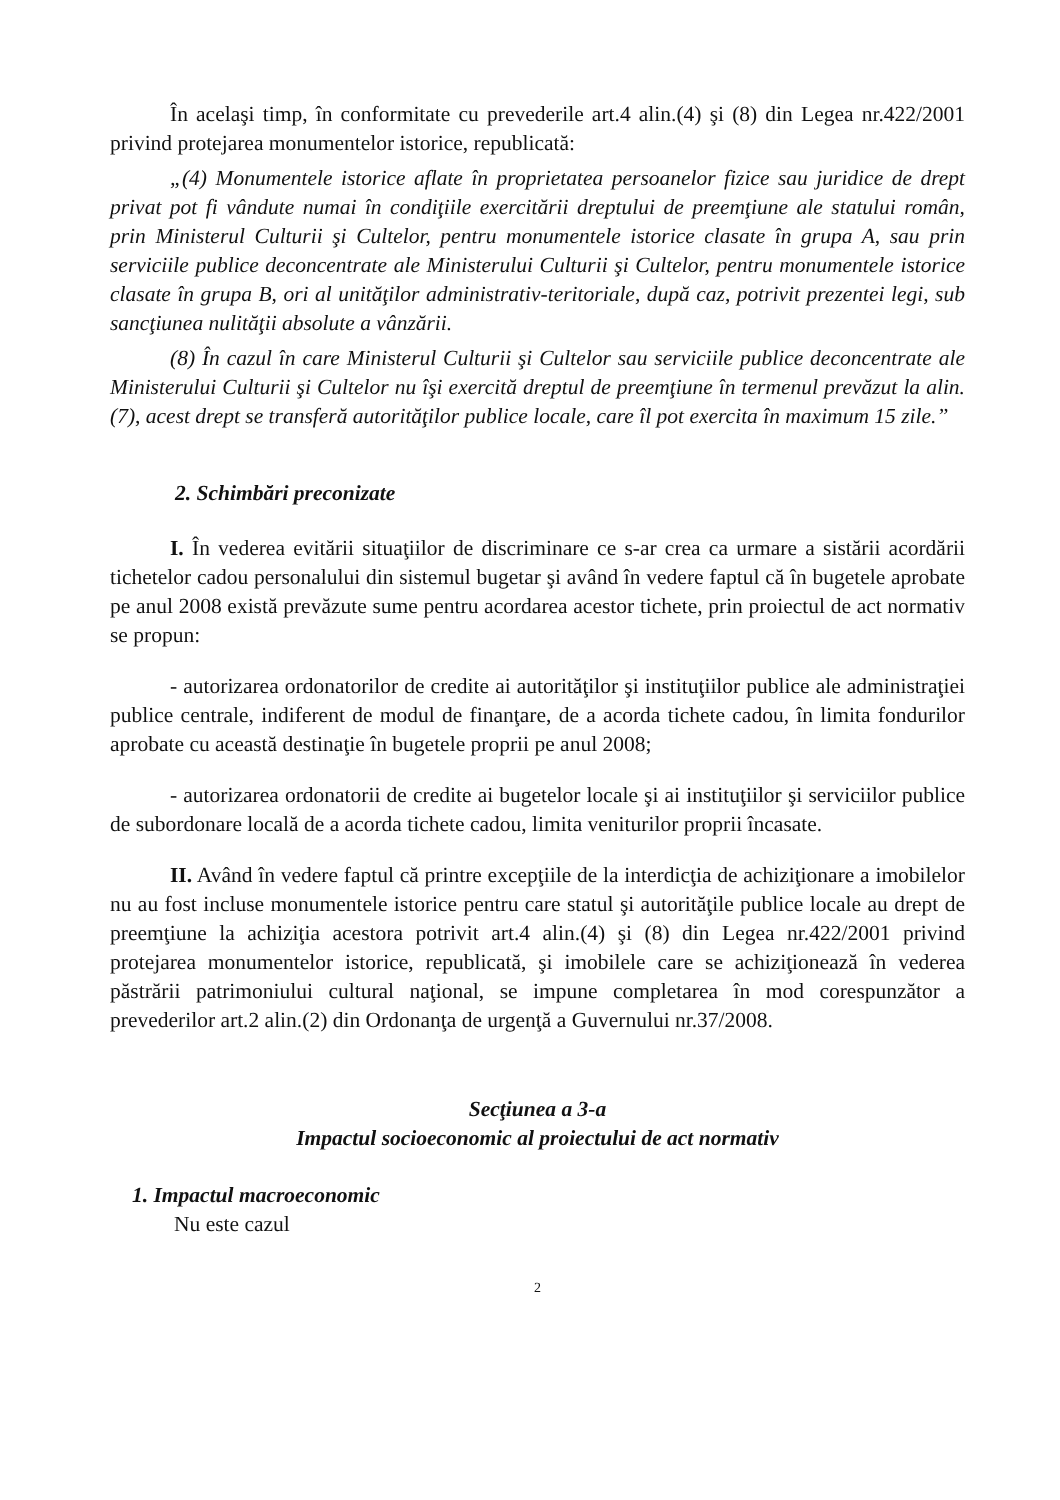În acelaşi timp, în conformitate cu prevederile art.4 alin.(4) şi (8) din Legea nr.422/2001 privind protejarea monumentelor istorice, republicată:
„(4) Monumentele istorice aflate în proprietatea persoanelor fizice sau juridice de drept privat pot fi vândute numai în condiţiile exercitării dreptului de preemţiune ale statului român, prin Ministerul Culturii şi Cultelor, pentru monumentele istorice clasate în grupa A, sau prin serviciile publice deconcentrate ale Ministerului Culturii şi Cultelor, pentru monumentele istorice clasate în grupa B, ori al unităţilor administrativ-teritoriale, după caz, potrivit prezentei legi, sub sancţiunea nulităţii absolute a vânzării.
(8) În cazul în care Ministerul Culturii şi Cultelor sau serviciile publice deconcentrate ale Ministerului Culturii şi Cultelor nu îşi exercită dreptul de preemţiune în termenul prevăzut la alin. (7), acest drept se transferă autorităţilor publice locale, care îl pot exercita în maximum 15 zile.”
2. Schimbări preconizate
I. În vederea evitării situaţiilor de discriminare ce s-ar crea ca urmare a sistării acordării tichetelor cadou personalului din sistemul bugetar şi având în vedere faptul că în bugetele aprobate pe anul 2008 există prevăzute sume pentru acordarea acestor tichete, prin proiectul de act normativ se propun:
- autorizarea ordonatorilor de credite ai autorităţilor şi instituţiilor publice ale administraţiei publice centrale, indiferent de modul de finanţare, de a acorda tichete cadou, în limita fondurilor aprobate cu această destinaţie în bugetele proprii pe anul 2008;
- autorizarea ordonatorii de credite ai bugetelor locale şi ai instituţiilor şi serviciilor publice de subordonare locală de a acorda tichete cadou, limita veniturilor proprii încasate.
II. Având în vedere faptul că printre excepţiile de la interdicţia de achiziţionare a imobilelor nu au fost incluse monumentele istorice pentru care statul şi autorităţile publice locale au drept de preemţiune la achiziţia acestora potrivit art.4 alin.(4) şi (8) din Legea nr.422/2001 privind protejarea monumentelor istorice, republicată, şi imobilele care se achiziţionează în vederea păstrării patrimoniului cultural naţional, se impune completarea în mod corespunzător a prevederilor art.2 alin.(2) din Ordonanţa de urgenţă a Guvernului nr.37/2008.
Secţiunea a 3-a
Impactul socioeconomic al proiectului de act normativ
1. Impactul macroeconomic
Nu este cazul
2